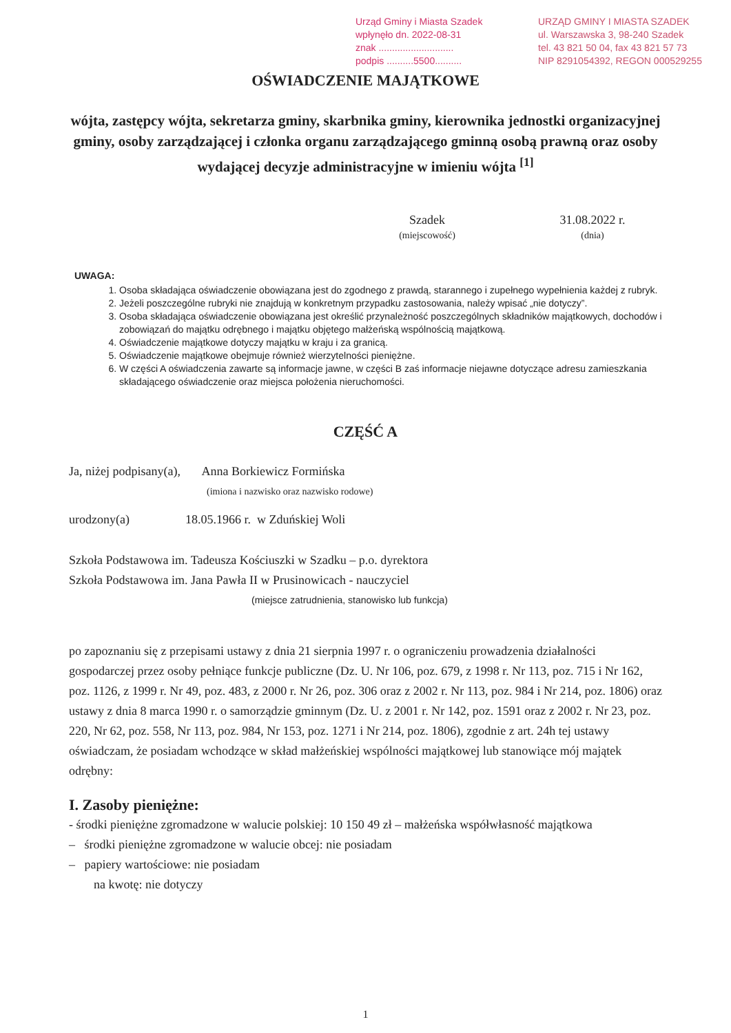Urząd Gminy i Miasta Szadek
wpłynęło dn. 2022-08-31
znak ............................
podpis ..........5500..........
URZĄD GMINY I MIASTA SZADEK
ul. Warszawska 3, 98-240 Szadek
tel. 43 821 50 04, fax 43 821 57 73
NIP 8291054392, REGON 000529255
OŚWIADCZENIE MAJĄTKOWE
wójta, zastępcy wójta, sekretarza gminy, skarbnika gminy, kierownika jednostki organizacyjnej gminy, osoby zarządzającej i członka organu zarządzającego gminną osobą prawną oraz osoby wydającej decyzje administracyjne w imieniu wójta <sup>[1]</sup>
Szadek
(miejscowość)
31.08.2022 r.
(dnia)
UWAGA:
1. Osoba składająca oświadczenie obowiązana jest do zgodnego z prawdą, starannego i zupełnego wypełnienia każdej z rubryk.
2. Jeżeli poszczególne rubryki nie znajdują w konkretnym przypadku zastosowania, należy wpisać „nie dotyczy”.
3. Osoba składająca oświadczenie obowiązana jest określić przynależność poszczególnych składników majątkowych, dochodów i zobowiązań do majątku odrębnego i majątku objętego małżeńską wspólnością majątkową.
4. Oświadczenie majątkowe dotyczy majątku w kraju i za granicą.
5. Oświadczenie majątkowe obejmuje również wierzytelności pieniężne.
6. W części A oświadczenia zawarte są informacje jawne, w części B zaś informacje niejawne dotyczące adresu zamieszkania składającego oświadczenie oraz miejsca położenia nieruchomości.
CZĘŚĆ A
Ja, niżej podpisany(a), Anna Borkiewicz Formińska
(imiona i nazwisko oraz nazwisko rodowe)
urodzony(a) 18.05.1966 r. w Zduńskiej Woli
Szkoła Podstawowa im. Tadeusza Kościuszki w Szadku – p.o. dyrektora
Szkoła Podstawowa im. Jana Pawła II w Prusinowicach - nauczyciel
(miejsce zatrudnienia, stanowisko lub funkcja)
po zapoznaniu się z przepisami ustawy z dnia 21 sierpnia 1997 r. o ograniczeniu prowadzenia działalności gospodarczej przez osoby pełniące funkcje publiczne (Dz. U. Nr 106, poz. 679, z 1998 r. Nr 113, poz. 715 i Nr 162, poz. 1126, z 1999 r. Nr 49, poz. 483, z 2000 r. Nr 26, poz. 306 oraz z 2002 r. Nr 113, poz. 984 i Nr 214, poz. 1806) oraz ustawy z dnia 8 marca 1990 r. o samorządzie gminnym (Dz. U. z 2001 r. Nr 142, poz. 1591 oraz z 2002 r. Nr 23, poz. 220, Nr 62, poz. 558, Nr 113, poz. 984, Nr 153, poz. 1271 i Nr 214, poz. 1806), zgodnie z art. 24h tej ustawy oświadczam, że posiadam wchodzące w skład małżeńskiej wspólności majątkowej lub stanowiące mój majątek odrębny:
I. Zasoby pieniężne:
- środki pieniężne zgromadzone w walucie polskiej: 10 150 49 zł – małżeńska współwłasność majątkowa
– środki pieniężne zgromadzone w walucie obcej: nie posiadam
– papiery wartościowe: nie posiadam
na kwotę: nie dotyczy
1